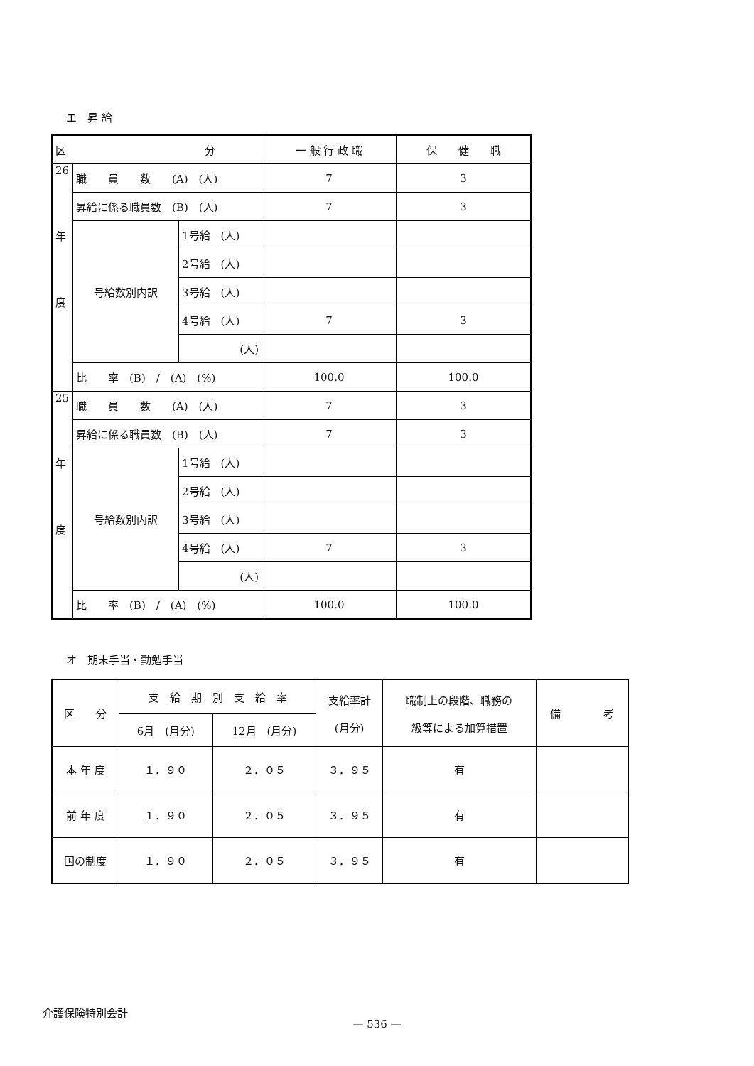エ　昇 給
| 区 分 | | | 一 般 行 政 職 | 保 健 職 |
| --- | --- | --- | --- | --- |
| 26 年 度 | 職 員 数 (A) (人) | | 7 | 3 |
| | 昇給に係る職員数 (B) (人) | | 7 | 3 |
| | 号給数別内訳 | 1号給 (人) | | |
| | | 2号給 (人) | | |
| | | 3号給 (人) | | |
| | | 4号給 (人) | 7 | 3 |
| | | (人) | | |
| | 比 率 (B) / (A) (%) | | 100.0 | 100.0 |
| 25 年 度 | 職 員 数 (A) (人) | | 7 | 3 |
| | 昇給に係る職員数 (B) (人) | | 7 | 3 |
| | 号給数別内訳 | 1号給 (人) | | |
| | | 2号給 (人) | | |
| | | 3号給 (人) | | |
| | | 4号給 (人) | 7 | 3 |
| | | (人) | | |
| | 比 率 (B) / (A) (%) | | 100.0 | 100.0 |
オ　期末手当・勤勉手当
| 区 分 | 支 給 期 別 支 給 率 | | 支給率計 (月分) | 職制上の段階、職務の 級等による加算措置 | 備 考 |
| --- | --- | --- | --- | --- | --- |
| | 6月 (月分) | 12月 (月分) | | | |
| 本 年 度 | １．９０ | ２．０５ | ３．９５ | 有 | |
| 前 年 度 | １．９０ | ２．０５ | ３．９５ | 有 | |
| 国の制度 | １．９０ | ２．０５ | ３．９５ | 有 | |
介護保険特別会計
— 536 —